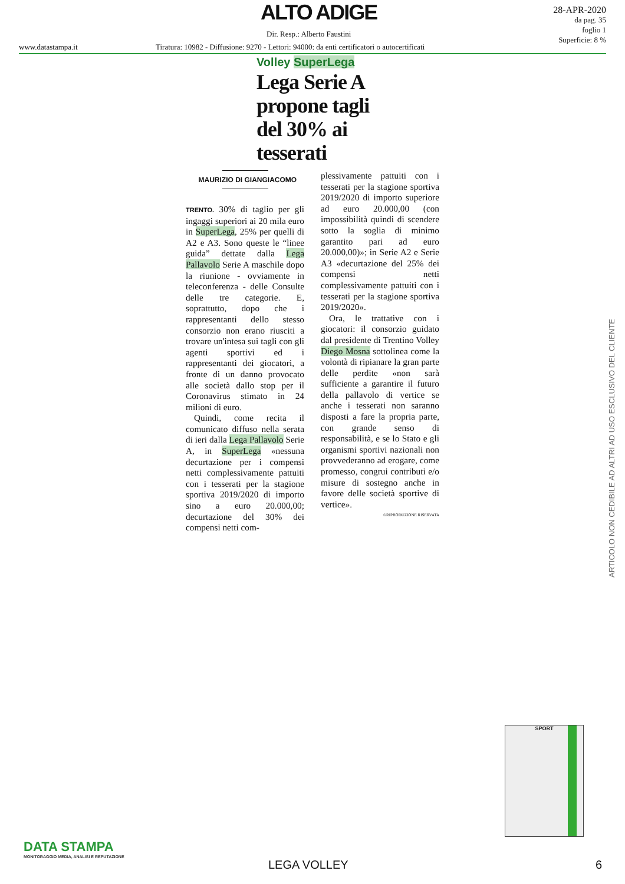ALTO ADIGE
Dir. Resp.: Alberto Faustini
www.datastampa.it
Tiratura: 10982 - Diffusione: 9270 - Lettori: 94000: da enti certificatori o autocertificati
28-APR-2020
da pag. 35
foglio 1
Superficie: 8 %
Volley SuperLega
Lega Serie A propone tagli del 30% ai tesserati
MAURIZIO DI GIANGIACOMO
TRENTO. 30% di taglio per gli ingaggi superiori ai 20 mila euro in SuperLega, 25% per quelli di A2 e A3. Sono queste le “linee guida” dettate dalla Lega Pallavolo Serie A maschile dopo la riunione - ovviamente in teleconferenza - delle Consulte delle tre categorie. E, soprattutto, dopo che i rappresentanti dello stesso consorzio non erano riusciti a trovare un'intesa sui tagli con gli agenti sportivi ed i rappresentanti dei giocatori, a fronte di un danno provocato alle società dallo stop per il Coronavirus stimato in 24 milioni di euro.
Quindi, come recita il comunicato diffuso nella serata di ieri dalla Lega Pallavolo Serie A, in SuperLega «nessuna decurtazione per i compensi netti complessivamente pattuiti con i tesserati per la stagione sportiva 2019/2020 di importo sino a euro 20.000,00; decurtazione del 30% dei compensi netti com-
plessivamente pattuiti con i tesserati per la stagione sportiva 2019/2020 di importo superiore ad euro 20.000,00 (con impossibilità quindi di scendere sotto la soglia di minimo garantito pari ad euro 20.000,00)»; in Serie A2 e Serie A3 «decurtazione del 25% dei compensi netti complessivamente pattuiti con i tesserati per la stagione sportiva 2019/2020».
Ora, le trattative con i giocatori: il consorzio guidato dal presidente di Trentino Volley Diego Mosna sottolinea come la volontà di ripianare la gran parte delle perdite «non sarà sufficiente a garantire il futuro della pallavolo di vertice se anche i tesserati non saranno disposti a fare la propria parte, con grande senso di responsabilità, e se lo Stato e gli organismi sportivi nazionali non provvederanno ad erogare, come promesso, congrui contributi e/o misure di sostegno anche in favore delle società sportive di vertice».
©RIPRODUZIONE RISERVATA
ARTICOLO NON CEDIBILE AD ALTRI AD USO ESCLUSIVO DEL CLIENTE
SPORT
DATA STAMPA
MONITORAGGIO MEDIA, ANALISI E REPUTAZIONE
LEGA VOLLEY 6